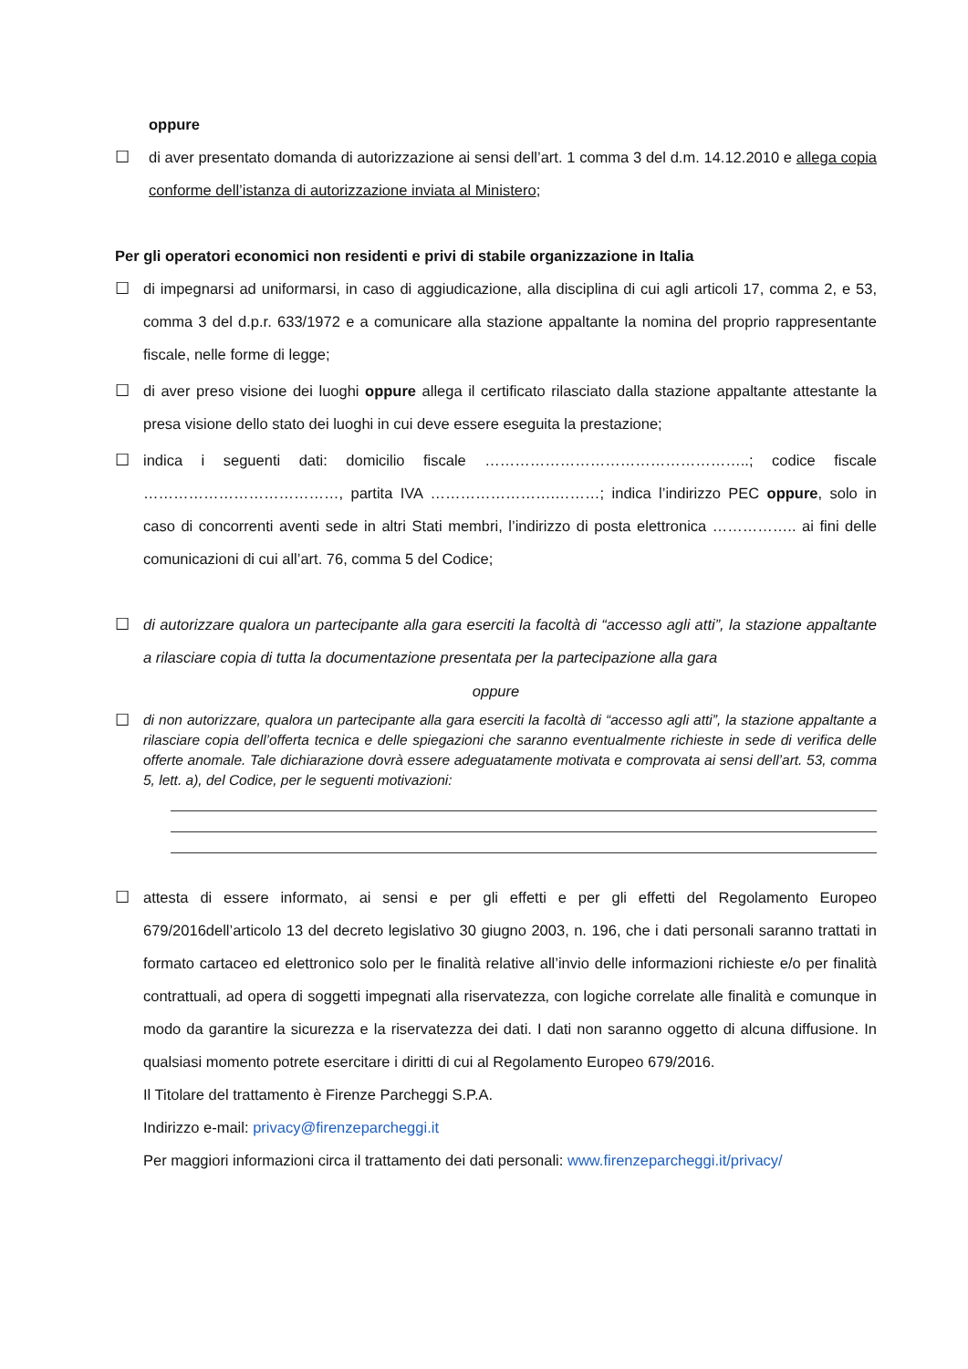oppure
☐ di aver presentato domanda di autorizzazione ai sensi dell’art. 1 comma 3 del d.m. 14.12.2010 e allega copia conforme dell’istanza di autorizzazione inviata al Ministero;
Per gli operatori economici non residenti e privi di stabile organizzazione in Italia
☐ di impegnarsi ad uniformarsi, in caso di aggiudicazione, alla disciplina di cui agli articoli 17, comma 2, e 53, comma 3 del d.p.r. 633/1972 e a comunicare alla stazione appaltante la nomina del proprio rappresentante fiscale, nelle forme di legge;
☐ di aver preso visione dei luoghi oppure allega il certificato rilasciato dalla stazione appaltante attestante la presa visione dello stato dei luoghi in cui deve essere eseguita la prestazione;
☐ indica i seguenti dati: domicilio fiscale ……………………………………………..; codice fiscale …………………………………, partita IVA …………………….………; indica l’indirizzo PEC oppure, solo in caso di concorrenti aventi sede in altri Stati membri, l’indirizzo di posta elettronica …………….. ai fini delle comunicazioni di cui all’art. 76, comma 5 del Codice;
☐ di autorizzare qualora un partecipante alla gara eserciti la facoltà di “accesso agli atti”, la stazione appaltante a rilasciare copia di tutta la documentazione presentata per la partecipazione alla gara
oppure
☐
di non autorizzare, qualora un partecipante alla gara eserciti la facoltà di “accesso agli atti”, la stazione appaltante a rilasciare copia dell’offerta tecnica e delle spiegazioni che saranno eventualmente richieste in sede di verifica delle offerte anomale. Tale dichiarazione dovrà essere adeguatamente motivata e comprovata ai sensi dell’art. 53, comma 5, lett. a), del Codice, per le seguenti motivazioni:
☐ attesta di essere informato, ai sensi e per gli effetti e per gli effetti del Regolamento Europeo 679/2016dell’articolo 13 del decreto legislativo 30 giugno 2003, n. 196, che i dati personali saranno trattati in formato cartaceo ed elettronico solo per le finalità relative all’invio delle informazioni richieste e/o per finalità contrattuali, ad opera di soggetti impegnati alla riservatezza, con logiche correlate alle finalità e comunque in modo da garantire la sicurezza e la riservatezza dei dati. I dati non saranno oggetto di alcuna diffusione. In qualsiasi momento potrete esercitare i diritti di cui al Regolamento Europeo 679/2016.
Il Titolare del trattamento è Firenze Parcheggi S.P.A.
Indirizzo e-mail: privacy@firenzeparcheggi.it
Per maggiori informazioni circa il trattamento dei dati personali: www.firenzeparcheggi.it/privacy/